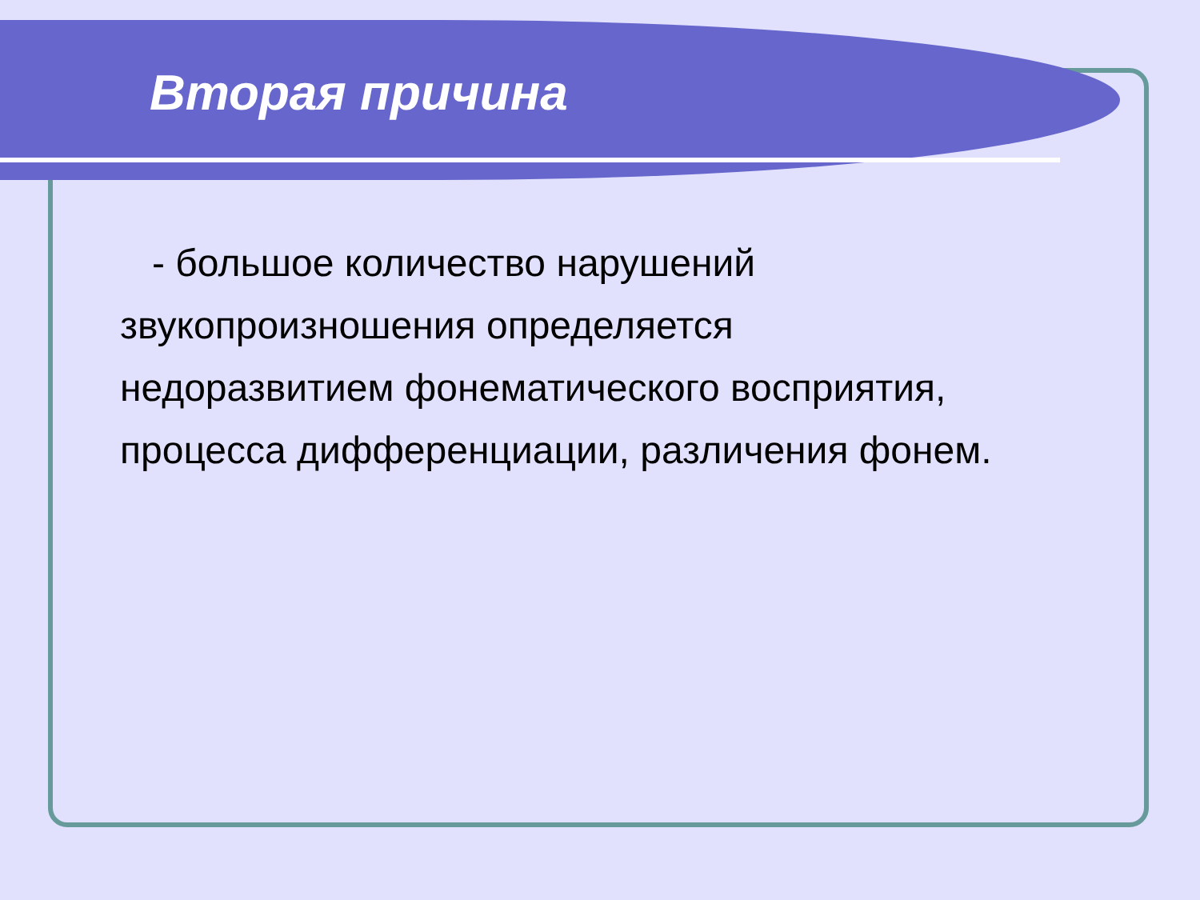Вторая причина
- большое количество нарушений звукопроизношения определяется недоразвитием фонематического восприятия, процесса дифференциации, различения фонем.